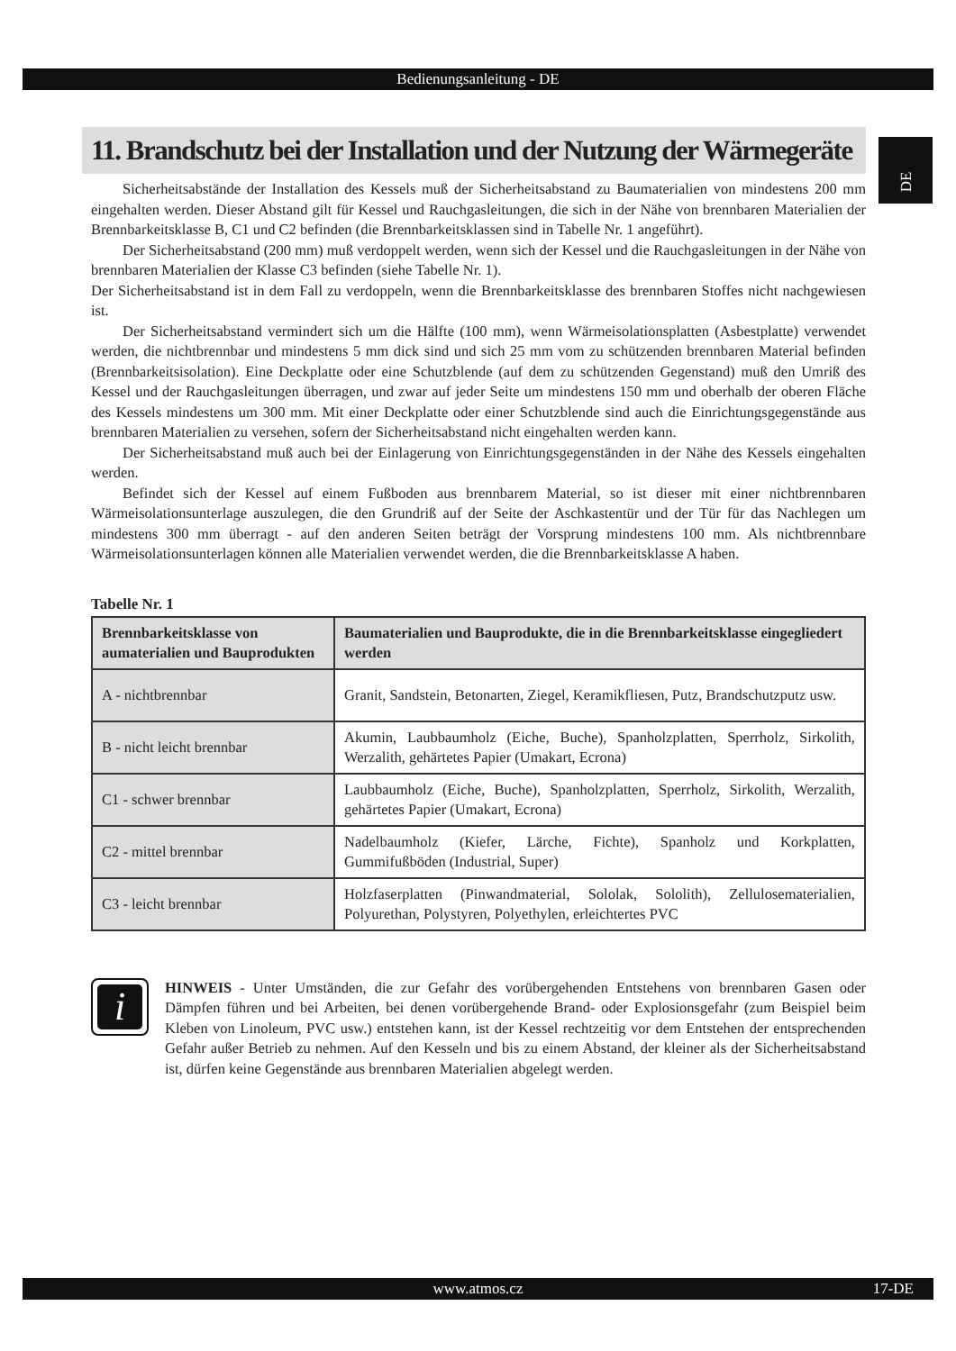Bedienungsanleitung - DE
DE
11. Brandschutz bei der Installation und der Nutzung der Wärmegeräte
Sicherheitsabstände der Installation des Kessels muß der Sicherheitsabstand zu Baumaterialien von mindestens 200 mm eingehalten werden. Dieser Abstand gilt für Kessel und Rauchgasleitungen, die sich in der Nähe von brennbaren Materialien der Brennbarkeitsklasse B, C1 und C2 befinden (die Brennbarkeitsklassen sind in Tabelle Nr. 1 angeführt).
Der Sicherheitsabstand (200 mm) muß verdoppelt werden, wenn sich der Kessel und die Rauchgasleitungen in der Nähe von brennbaren Materialien der Klasse C3 befinden (siehe Tabelle Nr. 1).
Der Sicherheitsabstand ist in dem Fall zu verdoppeln, wenn die Brennbarkeitsklasse des brennbaren Stoffes nicht nachgewiesen ist.
Der Sicherheitsabstand vermindert sich um die Hälfte (100 mm), wenn Wärmeisolationsplatten (Asbestplatte) verwendet werden, die nichtbrennbar und mindestens 5 mm dick sind und sich 25 mm vom zu schützenden brennbaren Material befinden (Brennbarkeitsisolation). Eine Deckplatte oder eine Schutzblende (auf dem zu schützenden Gegenstand) muß den Umriß des Kessel und der Rauchgasleitungen überragen, und zwar auf jeder Seite um mindestens 150 mm und oberhalb der oberen Fläche des Kessels mindestens um 300 mm. Mit einer Deckplatte oder einer Schutzblende sind auch die Einrichtungsgegenstände aus brennbaren Materialien zu versehen, sofern der Sicherheitsabstand nicht eingehalten werden kann.
Der Sicherheitsabstand muß auch bei der Einlagerung von Einrichtungsgegenständen in der Nähe des Kessels eingehalten werden.
Befindet sich der Kessel auf einem Fußboden aus brennbarem Material, so ist dieser mit einer nichtbrennbaren Wärmeisolationsunterlage auszulegen, die den Grundriß auf der Seite der Aschkastentür und der Tür für das Nachlegen um mindestens 300 mm überragt - auf den anderen Seiten beträgt der Vorsprung mindestens 100 mm. Als nichtbrennbare Wärmeisolationsunterlagen können alle Materialien verwendet werden, die die Brennbarkeitsklasse A haben.
Tabelle Nr. 1
| Brennbarkeitsklasse von aumaterialien und Bauprodukten | Baumaterialien und Bauprodukte, die in die Brennbarkeitsklasse eingegliedert werden |
| --- | --- |
| A - nichtbrennbar | Granit, Sandstein, Betonarten, Ziegel, Keramikfliesen, Putz, Brandschutzputz usw. |
| B - nicht leicht brennbar | Akumin, Laubbaumholz (Eiche, Buche), Spanholzplatten, Sperrholz, Sirkolith, Werzalith, gehärtetes Papier (Umakart, Ecrona) |
| C1 - schwer brennbar | Laubbaumholz (Eiche, Buche), Spanholzplatten, Sperrholz, Sirkolith, Werzalith, gehärtetes Papier (Umakart, Ecrona) |
| C2 - mittel brennbar | Nadelbaumholz (Kiefer, Lärche, Fichte), Spanholz und Korkplatten, Gummifußböden (Industrial, Super) |
| C3 - leicht brennbar | Holzfaserplatten (Pinwandmaterial, Sololak, Sololith), Zellulosematerialien, Polyurethan, Polystyren, Polyethylen, erleichtertes PVC |
i
HINWEIS - Unter Umständen, die zur Gefahr des vorübergehenden Entstehens von brennbaren Gasen oder Dämpfen führen und bei Arbeiten, bei denen vorübergehende Brand- oder Explosionsgefahr (zum Beispiel beim Kleben von Linoleum, PVC usw.) entstehen kann, ist der Kessel rechtzeitig vor dem Entstehen der entsprechenden Gefahr außer Betrieb zu nehmen. Auf den Kesseln und bis zu einem Abstand, der kleiner als der Sicherheitsabstand ist, dürfen keine Gegenstände aus brennbaren Materialien abgelegt werden.
www.atmos.cz 17-DE